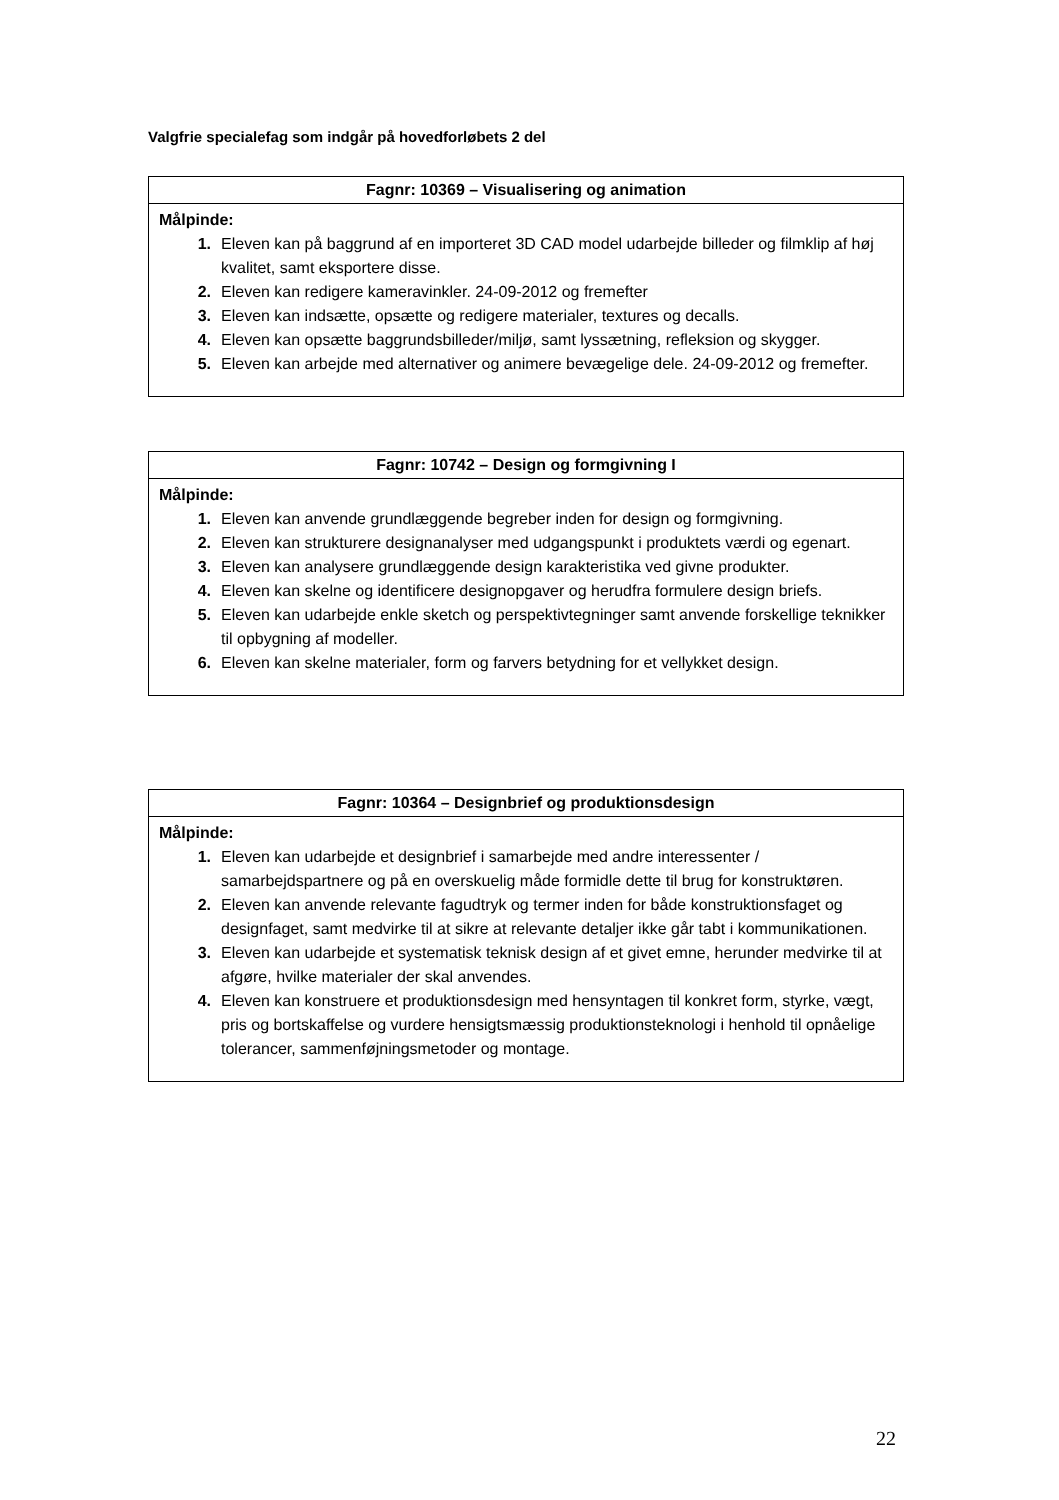Valgfrie specialefag som indgår på hovedforløbets 2 del
| Fagnr: 10369 – Visualisering og animation |
| --- |
| Målpinde: 1. Eleven kan på baggrund af en importeret 3D CAD model udarbejde billeder og filmklip af høj kvalitet, samt eksportere disse. 2. Eleven kan redigere kameravinkler. 24-09-2012 og fremefter 3. Eleven kan indsætte, opsætte og redigere materialer, textures og decalls. 4. Eleven kan opsætte baggrundsbilleder/miljø, samt lyssætning, refleksion og skygger. 5. Eleven kan arbejde med alternativer og animere bevægelige dele. 24-09-2012 og fremefter. |
| Fagnr: 10742 – Design og formgivning I |
| --- |
| Målpinde: 1. Eleven kan anvende grundlæggende begreber inden for design og formgivning. 2. Eleven kan strukturere designanalyser med udgangspunkt i produktets værdi og egenart. 3. Eleven kan analysere grundlæggende design karakteristika ved givne produkter. 4. Eleven kan skelne og identificere designopgaver og herudfra formulere design briefs. 5. Eleven kan udarbejde enkle sketch og perspektivtegninger samt anvende forskellige teknikker til opbygning af modeller. 6. Eleven kan skelne materialer, form og farvers betydning for et vellykket design. |
| Fagnr: 10364 – Designbrief og produktionsdesign |
| --- |
| Målpinde: 1. Eleven kan udarbejde et designbrief i samarbejde med andre interessenter / samarbejdspartnere og på en overskuelig måde formidle dette til brug for konstruktøren. 2. Eleven kan anvende relevante fagudtryk og termer inden for både konstruktionsfaget og designfaget, samt medvirke til at sikre at relevante detaljer ikke går tabt i kommunikationen. 3. Eleven kan udarbejde et systematisk teknisk design af et givet emne, herunder medvirke til at afgøre, hvilke materialer der skal anvendes. 4. Eleven kan konstruere et produktionsdesign med hensyntagen til konkret form, styrke, vægt, pris og bortskaffelse og vurdere hensigtsmæssig produktionsteknologi i henhold til opnåelige tolerancer, sammenføjningsmetoder og montage. |
22